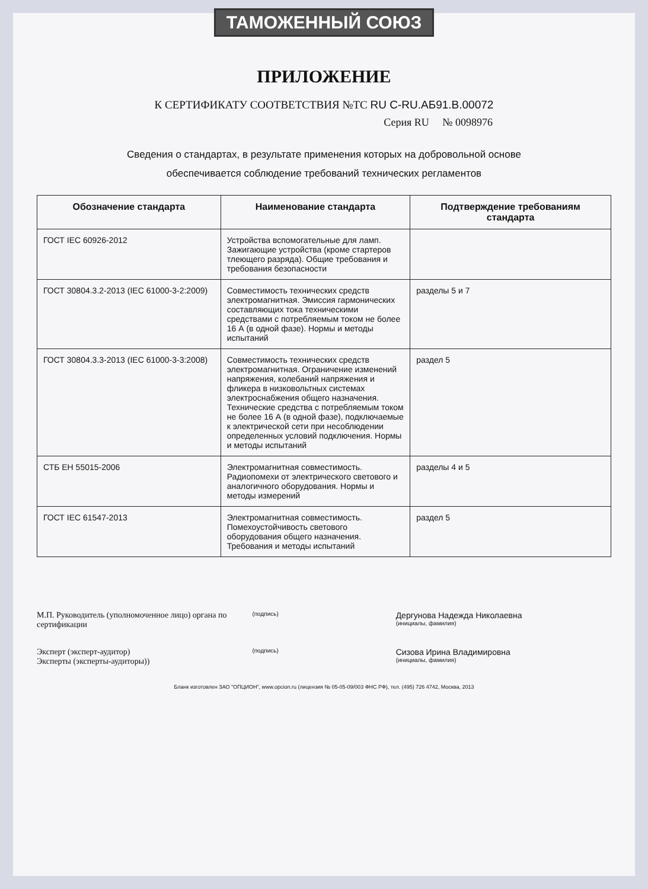ТАМОЖЕННЫЙ СОЮЗ
ПРИЛОЖЕНИЕ
К СЕРТИФИКАТУ СООТВЕТСТВИЯ №ТС RU C-RU.АБ91.В.00072
Серия RU № 0098976
Сведения о стандартах, в результате применения которых на добровольной основе
обеспечивается соблюдение требований технических регламентов
| Обозначение стандарта | Наименование стандарта | Подтверждение требованиям стандарта |
| --- | --- | --- |
| ГОСТ IEC 60926-2012 | Устройства вспомогательные для ламп. Зажигающие устройства (кроме стартеров тлеющего разряда). Общие требования и требования безопасности | |
| ГОСТ 30804.3.2-2013 (IEC 61000-3-2:2009) | Совместимость технических средств электромагнитная. Эмиссия гармонических составляющих тока техническими средствами с потребляемым током не более 16 А (в одной фазе). Нормы и методы испытаний | разделы 5 и 7 |
| ГОСТ 30804.3.3-2013 (IEC 61000-3-3:2008) | Совместимость технических средств электромагнитная. Ограничение изменений напряжения, колебаний напряжения и фликера в низковольтных системах электроснабжения общего назначения. Технические средства с потребляемым током не более 16 А (в одной фазе), подключаемые к электрической сети при несоблюдении определенных условий подключения. Нормы и методы испытаний | раздел 5 |
| СТБ ЕН 55015-2006 | Электромагнитная совместимость. Радиопомехи от электрического светового и аналогичного оборудования. Нормы и методы измерений | разделы 4 и 5 |
| ГОСТ IEC 61547-2013 | Электромагнитная совместимость. Помехоустойчивость светового оборудования общего назначения. Требования и методы испытаний | раздел 5 |
М.П. Руководитель (уполномоченное лицо) органа по сертификации
(подпись)
Дергунова Надежда Николаевна
(инициалы, фамилия)
Эксперт (эксперт-аудитор)
Эксперты (эксперты-аудиторы))
(подпись)
Сизова Ирина Владимировна
(инициалы, фамилия)
Бланк изготовлен ЗАО "ОПЦИОН", www.opcion.ru (лицензия № 05-05-09/003 ФНС РФ), тел. (495) 726 4742, Москва, 2013